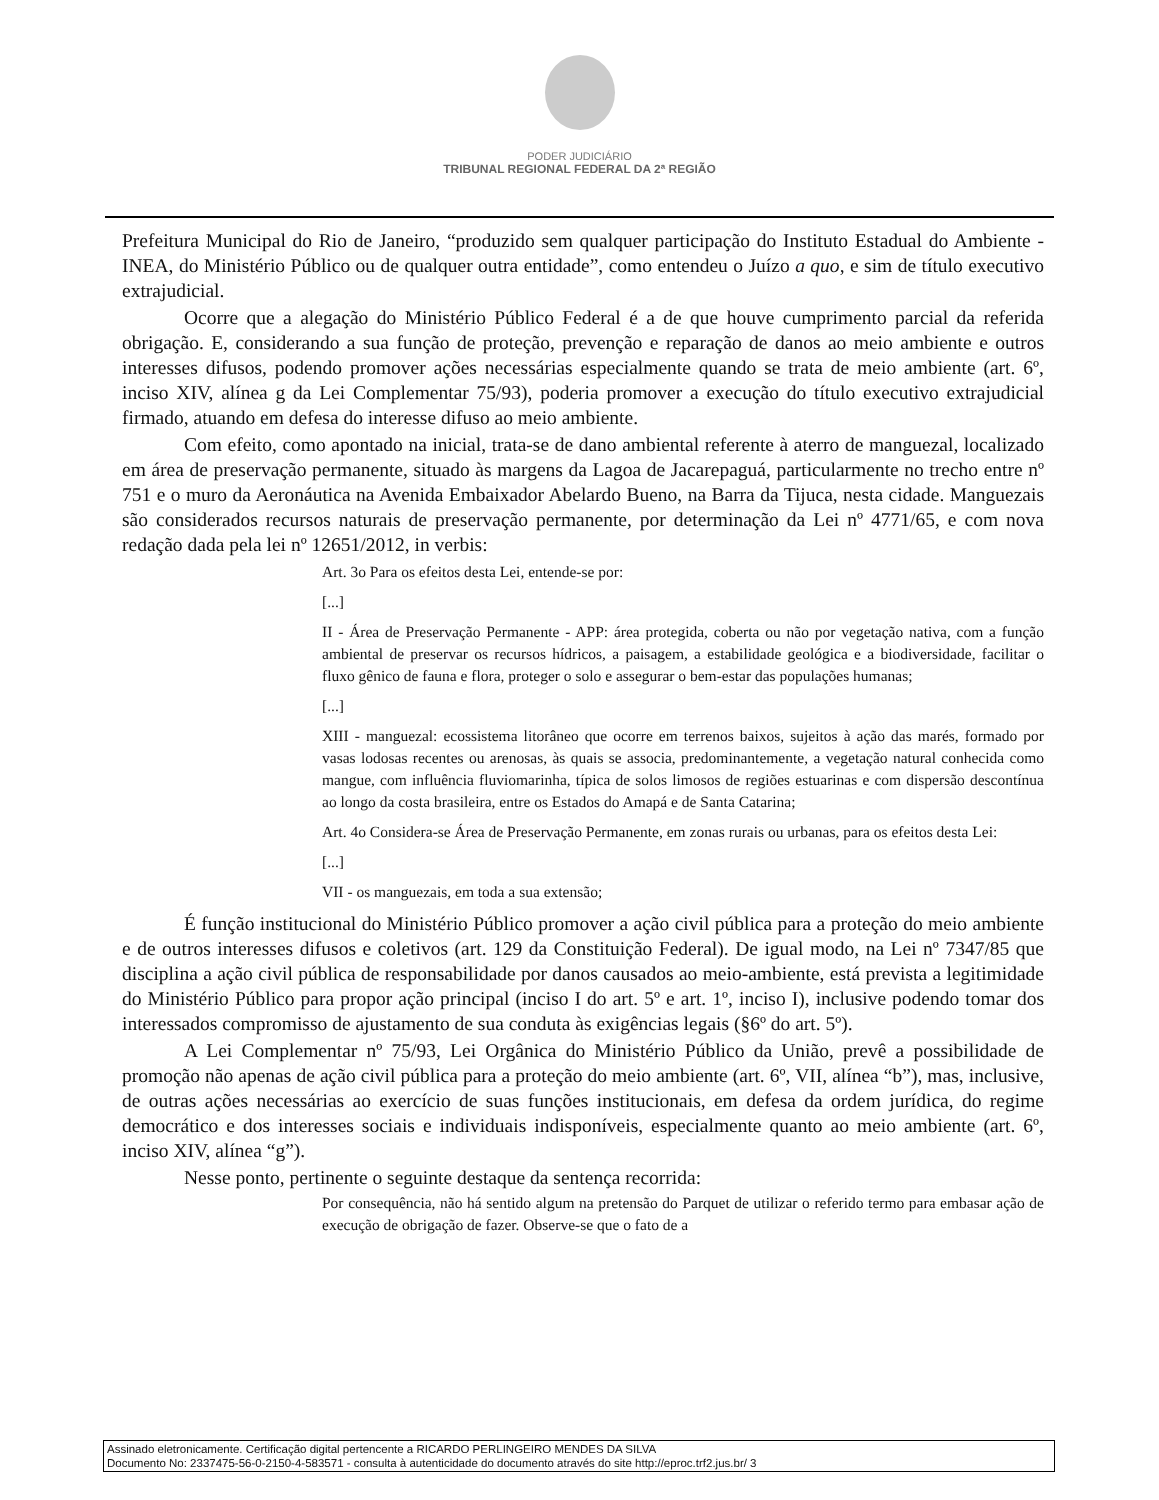PODER JUDICIÁRIO
TRIBUNAL REGIONAL FEDERAL DA 2ª REGIÃO
Prefeitura Municipal do Rio de Janeiro, “produzido sem qualquer participação do Instituto Estadual do Ambiente - INEA, do Ministério Público ou de qualquer outra entidade”, como entendeu o Juízo a quo, e sim de título executivo extrajudicial.
Ocorre que a alegação do Ministério Público Federal é a de que houve cumprimento parcial da referida obrigação. E, considerando a sua função de proteção, prevenção e reparação de danos ao meio ambiente e outros interesses difusos, podendo promover ações necessárias especialmente quando se trata de meio ambiente (art. 6º, inciso XIV, alínea g da Lei Complementar 75/93), poderia promover a execução do título executivo extrajudicial firmado, atuando em defesa do interesse difuso ao meio ambiente.
Com efeito, como apontado na inicial, trata-se de dano ambiental referente à aterro de manguezal, localizado em área de preservação permanente, situado às margens da Lagoa de Jacarepaguá, particularmente no trecho entre nº 751 e o muro da Aeronáutica na Avenida Embaixador Abelardo Bueno, na Barra da Tijuca, nesta cidade. Manguezais são considerados recursos naturais de preservação permanente, por determinação da Lei nº 4771/65, e com nova redação dada pela lei nº 12651/2012, in verbis:
Art. 3o Para os efeitos desta Lei, entende-se por:
[...]
II - Área de Preservação Permanente - APP: área protegida, coberta ou não por vegetação nativa, com a função ambiental de preservar os recursos hídricos, a paisagem, a estabilidade geológica e a biodiversidade, facilitar o fluxo gênico de fauna e flora, proteger o solo e assegurar o bem-estar das populações humanas;
[...]
XIII - manguezal: ecossistema litorâneo que ocorre em terrenos baixos, sujeitos à ação das marés, formado por vasas lodosas recentes ou arenosas, às quais se associa, predominantemente, a vegetação natural conhecida como mangue, com influência fluviomarinha, típica de solos limosos de regiões estuarinas e com dispersão descontínua ao longo da costa brasileira, entre os Estados do Amapá e de Santa Catarina;
Art. 4o Considera-se Área de Preservação Permanente, em zonas rurais ou urbanas, para os efeitos desta Lei:
[...]
VII - os manguezais, em toda a sua extensão;
É função institucional do Ministério Público promover a ação civil pública para a proteção do meio ambiente e de outros interesses difusos e coletivos (art. 129 da Constituição Federal). De igual modo, na Lei nº 7347/85 que disciplina a ação civil pública de responsabilidade por danos causados ao meio-ambiente, está prevista a legitimidade do Ministério Público para propor ação principal (inciso I do art. 5º e art. 1º, inciso I), inclusive podendo tomar dos interessados compromisso de ajustamento de sua conduta às exigências legais (§6º do art. 5º).
A Lei Complementar nº 75/93, Lei Orgânica do Ministério Público da União, prevê a possibilidade de promoção não apenas de ação civil pública para a proteção do meio ambiente (art. 6º, VII, alínea “b”), mas, inclusive, de outras ações necessárias ao exercício de suas funções institucionais, em defesa da ordem jurídica, do regime democrático e dos interesses sociais e individuais indisponíveis, especialmente quanto ao meio ambiente (art. 6º, inciso XIV, alínea “g”).
Nesse ponto, pertinente o seguinte destaque da sentença recorrida:
Por consequência, não há sentido algum na pretensão do Parquet de utilizar o referido termo para embasar ação de execução de obrigação de fazer. Observe-se que o fato de a
Assinado eletronicamente. Certificação digital pertencente a RICARDO PERLINGEIRO MENDES DA SILVA
Documento No: 2337475-56-0-2150-4-583571 - consulta à autenticidade do documento através do site http://eproc.trf2.jus.br/ 3